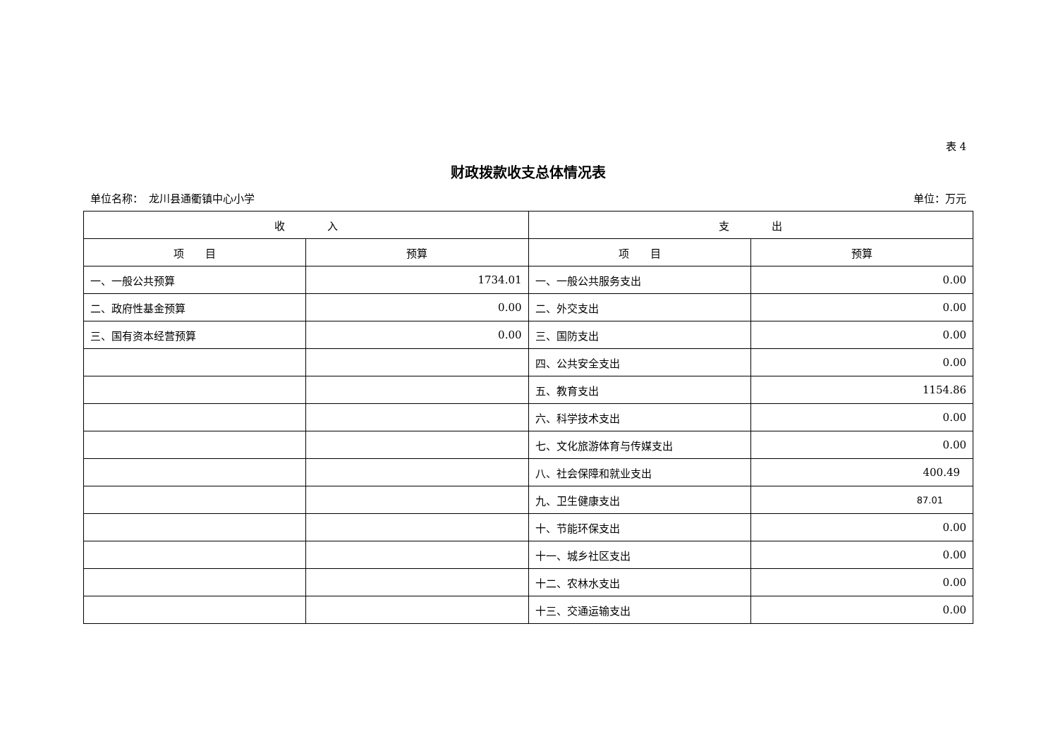表 4
财政拨款收支总体情况表
单位名称：　龙川县通衢镇中心小学 单位：万元
| 收 入 | | 支 出 | |
| --- | --- | --- | --- |
| 项 目 | 预算 | 项 目 | 预算 |
| 一、一般公共预算 | 1734.01 | 一、一般公共服务支出 | 0.00 |
| 二、政府性基金预算 | 0.00 | 二、外交支出 | 0.00 |
| 三、国有资本经营预算 | 0.00 | 三、国防支出 | 0.00 |
| | | 四、公共安全支出 | 0.00 |
| | | 五、教育支出 | 1154.86 |
| | | 六、科学技术支出 | 0.00 |
| | | 七、文化旅游体育与传媒支出 | 0.00 |
| | | 八、社会保障和就业支出 | 400.49 |
| | | 九、卫生健康支出 | 87.01 |
| | | 十、节能环保支出 | 0.00 |
| | | 十一、城乡社区支出 | 0.00 |
| | | 十二、农林水支出 | 0.00 |
| | | 十三、交通运输支出 | 0.00 |